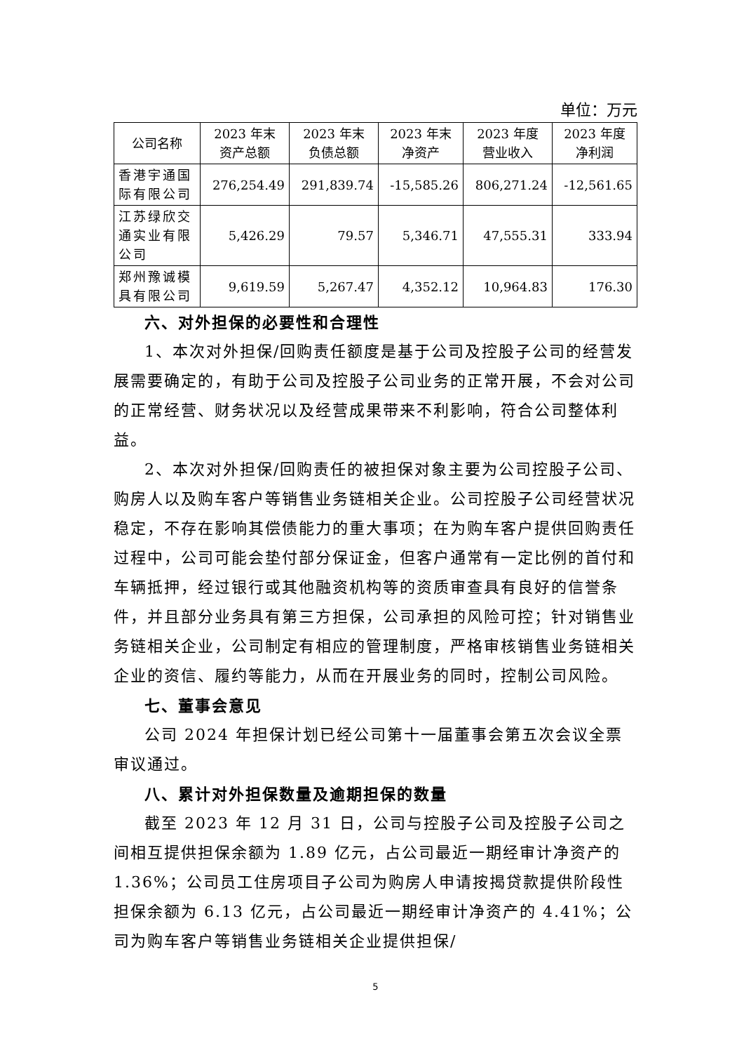单位：万元
| 公司名称 | 2023 年末 资产总额 | 2023 年末 负债总额 | 2023 年末 净资产 | 2023 年度 营业收入 | 2023 年度 净利润 |
| --- | --- | --- | --- | --- | --- |
| 香港宇通国际有限公司 | 276,254.49 | 291,839.74 | -15,585.26 | 806,271.24 | -12,561.65 |
| 江苏绿欣交通实业有限公司 | 5,426.29 | 79.57 | 5,346.71 | 47,555.31 | 333.94 |
| 郑州豫诚模具有限公司 | 9,619.59 | 5,267.47 | 4,352.12 | 10,964.83 | 176.30 |
六、对外担保的必要性和合理性
1、本次对外担保/回购责任额度是基于公司及控股子公司的经营发展需要确定的，有助于公司及控股子公司业务的正常开展，不会对公司的正常经营、财务状况以及经营成果带来不利影响，符合公司整体利益。
2、本次对外担保/回购责任的被担保对象主要为公司控股子公司、购房人以及购车客户等销售业务链相关企业。公司控股子公司经营状况稳定，不存在影响其偿债能力的重大事项；在为购车客户提供回购责任过程中，公司可能会垫付部分保证金，但客户通常有一定比例的首付和车辆抵押，经过银行或其他融资机构等的资质审查具有良好的信誉条件，并且部分业务具有第三方担保，公司承担的风险可控；针对销售业务链相关企业，公司制定有相应的管理制度，严格审核销售业务链相关企业的资信、履约等能力，从而在开展业务的同时，控制公司风险。
七、董事会意见
公司 2024 年担保计划已经公司第十一届董事会第五次会议全票审议通过。
八、累计对外担保数量及逾期担保的数量
截至 2023 年 12 月 31 日，公司与控股子公司及控股子公司之间相互提供担保余额为 1.89 亿元，占公司最近一期经审计净资产的 1.36%；公司员工住房项目子公司为购房人申请按揭贷款提供阶段性担保余额为 6.13 亿元，占公司最近一期经审计净资产的 4.41%；公司为购车客户等销售业务链相关企业提供担保/
5